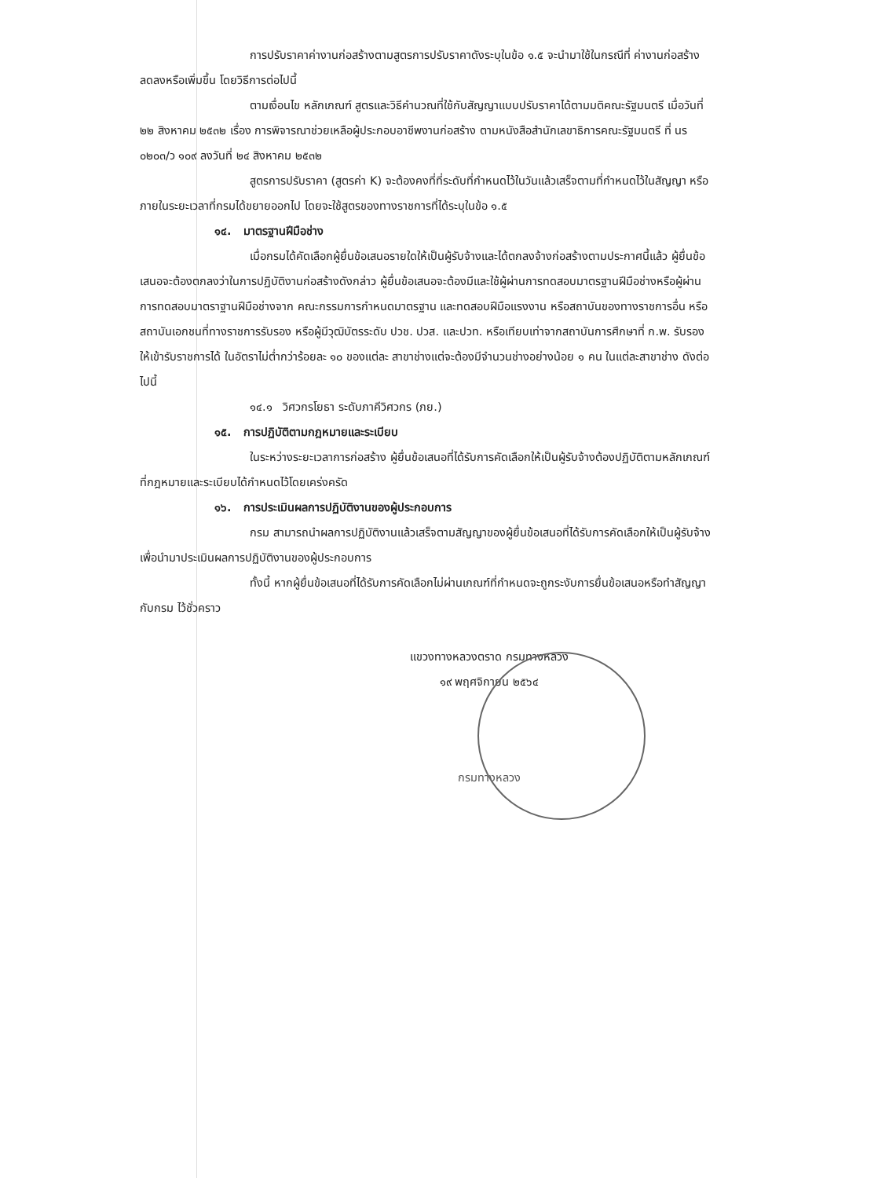การปรับราคาค่างานก่อสร้างตามสูตรการปรับราคาดังระบุในข้อ ๑.๕ จะนำมาใช้ในกรณีที่ ค่างานก่อสร้างลดลงหรือเพิ่มขึ้น โดยวิธีการต่อไปนี้
ตามเงื่อนไข หลักเกณฑ์ สูตรและวิธีคำนวณที่ใช้กับสัญญาแบบปรับราคาได้ตามมติคณะรัฐมนตรี เมื่อวันที่ ๒๒ สิงหาคม ๒๕๓๒ เรื่อง การพิจารณาช่วยเหลือผู้ประกอบอาชีพงานก่อสร้าง ตามหนังสือสำนักเลขาธิการคณะรัฐมนตรี ที่ นร ๐๒๐๓/ว ๑๐๙ ลงวันที่ ๒๔ สิงหาคม ๒๕๓๒
สูตรการปรับราคา (สูตรค่า K) จะต้องคงที่ที่ระดับที่กำหนดไว้ในวันแล้วเสร็จตามที่กำหนดไว้ในสัญญา หรือภายในระยะเวลาที่กรมได้ขยายออกไป โดยจะใช้สูตรของทางราชการที่ได้ระบุในข้อ ๑.๕
๑๔. มาตรฐานฝีมือช่าง
เมื่อกรมได้คัดเลือกผู้ยื่นข้อเสนอรายใดให้เป็นผู้รับจ้างและได้ตกลงจ้างก่อสร้างตามประกาศนี้แล้ว ผู้ยื่นข้อเสนอจะต้องตกลงว่าในการปฏิบัติงานก่อสร้างดังกล่าว ผู้ยื่นข้อเสนอจะต้องมีและใช้ผู้ผ่านการทดสอบมาตรฐานฝีมือช่างหรือผู้ผ่านการทดสอบมาตราฐานฝีมือช่างจาก คณะกรรมการกำหนดมาตรฐาน และทดสอบฝีมือแรงงาน หรือสถาบันของทางราชการอื่น หรือสถาบันเอกชนที่ทางราชการรับรอง หรือผู้มีวุฒิบัตรระดับ ปวช. ปวส. และปวท. หรือเทียบเท่าจากสถาบันการศึกษาที่ ก.พ. รับรองให้เข้ารับราชการได้ ในอัตราไม่ต่ำกว่าร้อยละ ๑๐ ของแต่ละ สาขาช่างแต่จะต้องมีจำนวนช่างอย่างน้อย ๑ คน ในแต่ละสาขาช่าง ดังต่อไปนี้
๑๔.๑ วิศวกรโยธา ระดับภาคีวิศวกร (ภย.)
๑๕. การปฏิบัติตามกฎหมายและระเบียบ
ในระหว่างระยะเวลาการก่อสร้าง ผู้ยื่นข้อเสนอที่ได้รับการคัดเลือกให้เป็นผู้รับจ้างต้องปฏิบัติตามหลักเกณฑ์ที่กฎหมายและระเบียบได้กำหนดไว้โดยเคร่งครัด
๑๖. การประเมินผลการปฏิบัติงานของผู้ประกอบการ
กรม สามารถนำผลการปฏิบัติงานแล้วเสร็จตามสัญญาของผู้ยื่นข้อเสนอที่ได้รับการคัดเลือกให้เป็นผู้รับจ้างเพื่อนำมาประเมินผลการปฏิบัติงานของผู้ประกอบการ
ทั้งนี้ หากผู้ยื่นข้อเสนอที่ได้รับการคัดเลือกไม่ผ่านเกณฑ์ที่กำหนดจะถูกระงับการยื่นข้อเสนอหรือทำสัญญากับกรม ไว้ชั่วคราว
แขวงทางหลวงตราด กรมทางหลวง
๑๙ พฤศจิกายน ๒๕๖๔
กรมทางหลวง